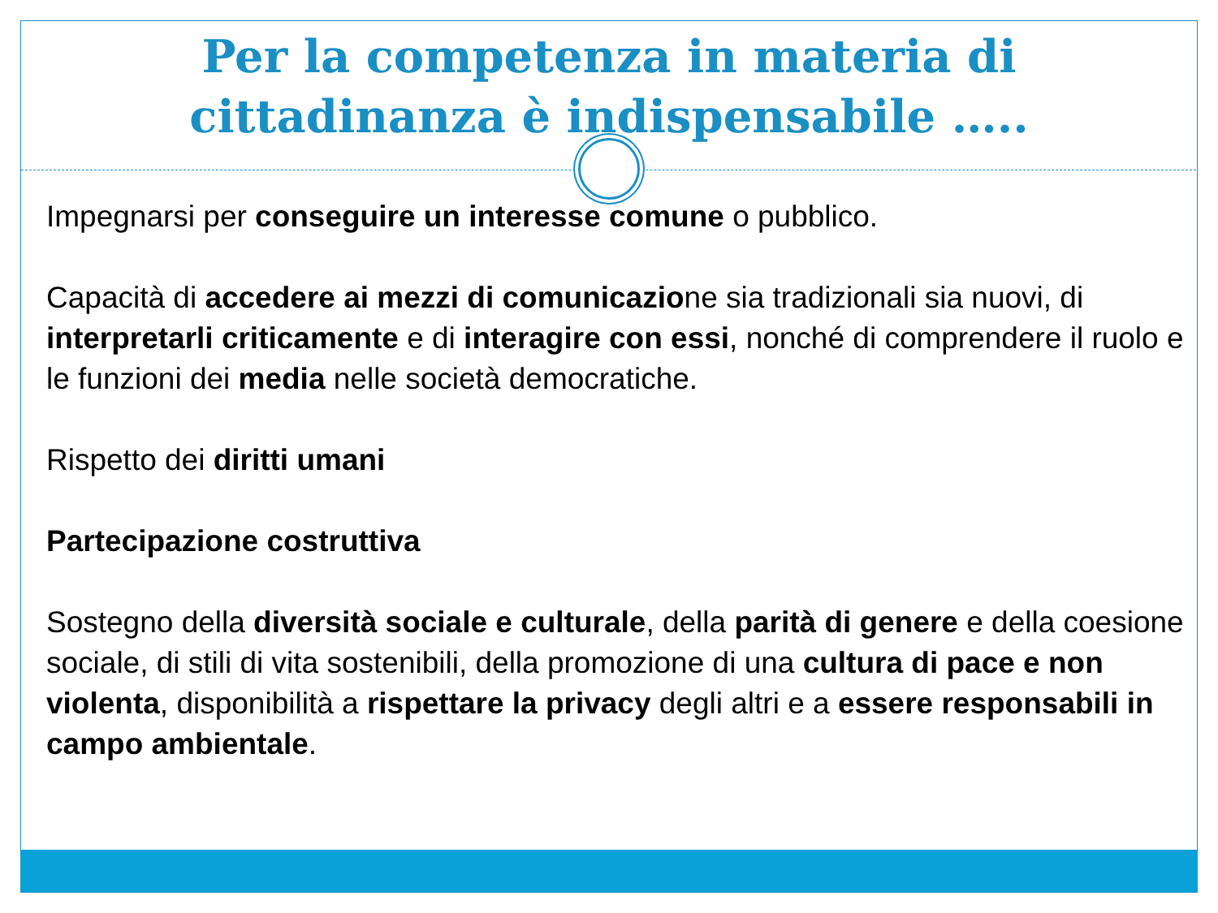Per la competenza in materia di
cittadinanza è indispensabile …..
Impegnarsi per conseguire un interesse comune o pubblico.
Capacità di accedere ai mezzi di comunicazione sia tradizionali sia nuovi, di interpretarli criticamente e di interagire con essi, nonché di comprendere il ruolo e le funzioni dei media nelle società democratiche.
Rispetto dei diritti umani
Partecipazione costruttiva
Sostegno della diversità sociale e culturale, della parità di genere e della coesione sociale, di stili di vita sostenibili, della promozione di una cultura di pace e non violenta, disponibilità a rispettare la privacy degli altri e a essere responsabili in campo ambientale.